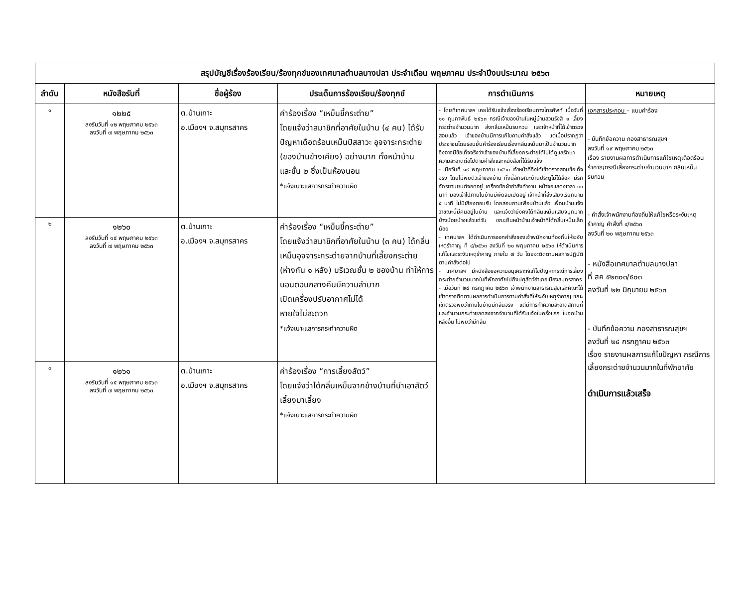| สรุปบัญชีเรื่องร้องเรียน/ร้องทุกข์ของเทศบาลตำบลบางปลา ประจำเดือน พฤษภาคม ประจำปีงบประมาณ ๒๕๖๓ | | | | | |
| --- | --- | --- | --- | --- | --- |
| ลำดับ | หนังสือรับที่ | ชื่อผู้ร้อง | ประเด็นการร้องเรียน/ร้องทุกข์ | การดำเนินการ | หมายเหตุ |
| ๑ | ๑๒๒๕ ลงรับวันที่ ๑๒ พฤษภาคม ๒๕๖๓ ลงวันที่ ๗ พฤษภาคม ๒๕๖๓ | ต.บ้านเกาะ อ.เมืองฯ จ.สมุทรสาคร | คำร้องเรื่อง “เหม็นขี้กระต่าย” โดยแจ้งว่าสมาชิกที่อาศัยในบ้าน (๔ คน) ได้รับปัญหาเดือดร้อนเหม็นปัสสาวะ อุจจาระกระต่าย (ของบ้านข้างเคียง) อย่างมาก ทั้งหน้าบ้าน และชั้น ๒ ซึ่งเป็นห้องนอน *แจ้งเบาะแสการกระทำความผิด | - โดยที่เทศบาลฯ เคยได้รับแจ้งเรื่องร้องเรียนทางโทรศัพท์ เมื่อวันที่ ๑๑ กุมภาพันธ์ ๒๕๖๓ กรณีเจ้าของบ้านในหมู่บ้านสวนรังสี ๑ เลี้ยงกระต่ายจำนวนมาก ส่งกลิ่นเหม็นรบกวน และเจ้าหน้าที่ได้เข้าตรวจสอบแล้ว เจ้าของบ้านมีการแก้ไขคามคำสั่งแล้ว แต่เมื่อปรากฏว่าประชาชนโดยรอบยื่นคำร้องเรียนเรื่องกลิ่นเหม็นมาเป็นจำนวนมาก จึงอาจมีข้อเท็จจริงว่าเจ้าของบ้านที่เลี้ยงกระต่ายได้ไม่ได้ดูแลรักษาความสะอาดต่อไปตามคำสั่งและหนังสือที่ได้รับแจ้ง - เมื่อวันที่ ๑๙ พฤษภาคม ๒๕๖๓ เจ้าหน้าที่จึงได้เข้าตรวจสอบข้อเท็จจริง โดยไม่พบตัวเจ้าของบ้าน ทั้งนี้ลักษณะบ้านประตูไม่ได้ล็อค มีรถจักรยานยนต์จอดอยู่ เครื่องซักผ้ากำลังทำงาน หน้าจอแสดงเวลา ๓๐ นาที มองเข้าไปภายในบ้านมีพัดลมเปิดอยู่ เจ้าหน้าที่ส่งเสียงเรียกนาน ๕ นาที ไม่มีเสียงตอบรับ โดยสอบถามเพื่อนบ้านแล้ว เพื่อนบ้านแจ้งว่าขณะนี้มีคนอยู่ในบ้าน และแจ้งว่ายังคงได้กลิ่นเหม็นแสบจมูกมากบ้างน้อยบ้างแล้วแต่วัน ขณะยืนหน้าบ้านเจ้าหน้าที่ได้กลิ่นเหม็นเล็กน้อย - เทศบาลฯ ได้ดำเนินการออกคำสั่งของเจ้าพนักงานท้องถิ่นให้ระงับเหตุรำคาญ ที่ ๔/๒๕๖๓ ลงวันที่ ๒๐ พฤษภาคม ๒๕๖๓ ให้ดำเนินการแก้ไขและระงับเหตุรำคาญ ภายใน ๗ วัน โดยจะติดตามผลการปฏิบัติตามคำสั่งต่อไป - เทศบาลฯ มีหนังสือขอความอนุเคราะห์แก้ไขปัญหากรณีการเลี้ยงกระต่ายจำนวนมากในที่พักอาศัยไปถึงปศุสัตว์อำเภอเมืองสมุทรสาคร - เมื่อวันที่ ๒๔ กรกฎาคม ๒๕๖๓ เจ้าพนักงานสาธารณสุขและคณะได้เข้าตรวจติดตามผลการดำเนินการตามคำสั่งที่ให้ระงับเหตุรำคาญ ขณะเข้าตรวจพบว่าภายในบ้านมีกลิ่นจริง แต่มีการทำความสะอาดสถานที่ และจำนวนกระต่ายลดลงจากจำนวนที่ได้รับแจ้งในครั้งแรก ในจุดบ้านหลังอื่น ไม่พบว่ามีกลิ่น | เอกสารประกอบ – แบบคำร้อง - บันทึกข้อความ กองสาธารณสุขฯ ลงวันที่ ๑๙ พฤษภาคม ๒๕๖๓ เรื่อง รายงานผลการดำเนินการแก้ไขเหตุเดือดร้อนรำคาญกรณีเลี้ยงกระต่ายจำนวนมาก กลิ่นเหม็นรบกวน - คำสั่งเจ้าพนักงานท้องถิ่นให้แก้ไขหรือระงับเหตุรำคาญ คำสั่งที่ ๔/๒๕๖๓ ลงวันที่ ๒๐ พฤษภาคม ๒๕๖๓ - หนังสือเทศบาลตำบลบางปลา ที่ สค ๕๒๓๐๓/๕๐๓ ลงวันที่ ๒๒ มิถุนายน ๒๕๖๓ - บันทึกข้อความ กองสาธารณสุขฯ ลงวันที่ ๒๔ กรกฎาคม ๒๕๖๓ เรื่อง รายงานผลการแก้ไขปัญหา กรณีการเลี้ยงกระต่ายจำนวนมากในที่พักอาศัย ดำเนินการแล้วเสร็จ |
| ๒ | ๑๒๖๐ ลงรับวันที่ ๑๕ พฤษภาคม ๒๕๖๓ ลงวันที่ ๗ พฤษภาคม ๒๕๖๓ | ต.บ้านเกาะ อ.เมืองฯ จ.สมุทรสาคร | คำร้องเรื่อง “เหม็นขี้กระต่าย” โดยแจ้งว่าสมาชิกที่อาศัยในบ้าน (๓ คน) ได้กลิ่นเหม็นอุจจาระกระต่ายจากบ้านที่เลี้ยงกระต่าย (ห่างกัน ๑ หลัง) บริเวณชั้น ๒ ของบ้าน ทำให้การนอนตอนกลางคืนมีความลำบาก เปิดเครื่องปรับอากาศไม่ได้ หายใจไม่สะดวก *แจ้งเบาะแสการกระทำความผิด | | |
| ๓ | ๑๒๖๑ ลงรับวันที่ ๑๕ พฤษภาคม ๒๕๖๓ ลงวันที่ ๗ พฤษภาคม ๒๕๖๓ | ต.บ้านเกาะ อ.เมืองฯ จ.สมุทรสาคร | คำร้องเรื่อง “การเลี้ยงสัตว์” โดยแจ้งว่าได้กลิ่นเหม็นจากข้างบ้านที่นำเอาสัตว์เลี้ยงมาเลี้ยง *แจ้งเบาะแสการกระทำความผิด | | |